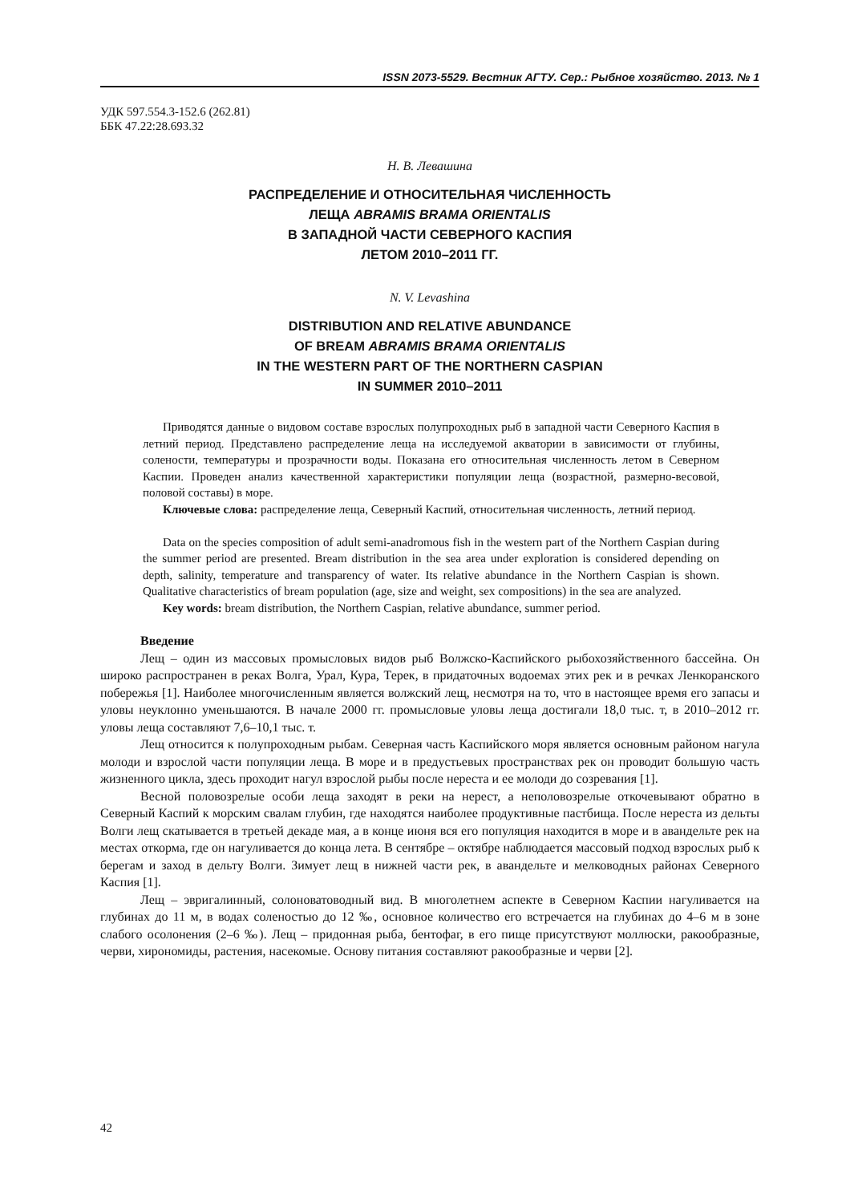ISSN 2073-5529. Вестник АГТУ. Сер.: Рыбное хозяйство. 2013. № 1
УДК 597.554.3-152.6 (262.81)
ББК 47.22:28.693.32
Н. В. Левашина
РАСПРЕДЕЛЕНИЕ И ОТНОСИТЕЛЬНАЯ ЧИСЛЕННОСТЬ
ЛЕЩА ABRAMIS BRAMA ORIENTALIS
В ЗАПАДНОЙ ЧАСТИ СЕВЕРНОГО КАСПИЯ
ЛЕТОМ 2010–2011 ГГ.
N. V. Levashina
DISTRIBUTION AND RELATIVE ABUNDANCE
OF BREAM ABRAMIS BRAMA ORIENTALIS
IN THE WESTERN PART OF THE NORTHERN CASPIAN
IN SUMMER 2010–2011
Приводятся данные о видовом составе взрослых полупроходных рыб в западной части Северного Каспия в летний период. Представлено распределение леща на исследуемой акватории в зависимости от глубины, солености, температуры и прозрачности воды. Показана его относительная численность летом в Северном Каспии. Проведен анализ качественной характеристики популяции леща (возрастной, размерно-весовой, половой составы) в море.
Ключевые слова: распределение леща, Северный Каспий, относительная численность, летний период.
Data on the species composition of adult semi-anadromous fish in the western part of the Northern Caspian during the summer period are presented. Bream distribution in the sea area under exploration is considered depending on depth, salinity, temperature and transparency of water. Its relative abundance in the Northern Caspian is shown. Qualitative characteristics of bream population (age, size and weight, sex compositions) in the sea are analyzed.
Key words: bream distribution, the Northern Caspian, relative abundance, summer period.
Введение
Лещ – один из массовых промысловых видов рыб Волжско-Каспийского рыбохозяйственного бассейна. Он широко распространен в реках Волга, Урал, Кура, Терек, в придаточных водоемах этих рек и в речках Ленкоранского побережья [1]. Наиболее многочисленным является волжский лещ, несмотря на то, что в настоящее время его запасы и уловы неуклонно уменьшаются. В начале 2000 гг. промысловые уловы леща достигали 18,0 тыс. т, в 2010–2012 гг. уловы леща составляют 7,6–10,1 тыс. т.
Лещ относится к полупроходным рыбам. Северная часть Каспийского моря является основным районом нагула молоди и взрослой части популяции леща. В море и в предустьевых пространствах рек он проводит большую часть жизненного цикла, здесь проходит нагул взрослой рыбы после нереста и ее молоди до созревания [1].
Весной половозрелые особи леща заходят в реки на нерест, а неполовозрелые откочевывают обратно в Северный Каспий к морским свалам глубин, где находятся наиболее продуктивные пастбища. После нереста из дельты Волги лещ скатывается в третьей декаде мая, а в конце июня вся его популяция находится в море и в авандельте рек на местах откорма, где он нагуливается до конца лета. В сентябре – октябре наблюдается массовый подход взрослых рыб к берегам и заход в дельту Волги. Зимует лещ в нижней части рек, в авандельте и мелководных районах Северного Каспия [1].
Лещ – эвригалинный, солоноватоводный вид. В многолетнем аспекте в Северном Каспии нагуливается на глубинах до 11 м, в водах соленостью до 12 ‰, основное количество его встречается на глубинах до 4–6 м в зоне слабого осолонения (2–6 ‰). Лещ – придонная рыба, бентофаг, в его пище присутствуют моллюски, ракообразные, черви, хирономиды, растения, насекомые. Основу питания составляют ракообразные и черви [2].
42